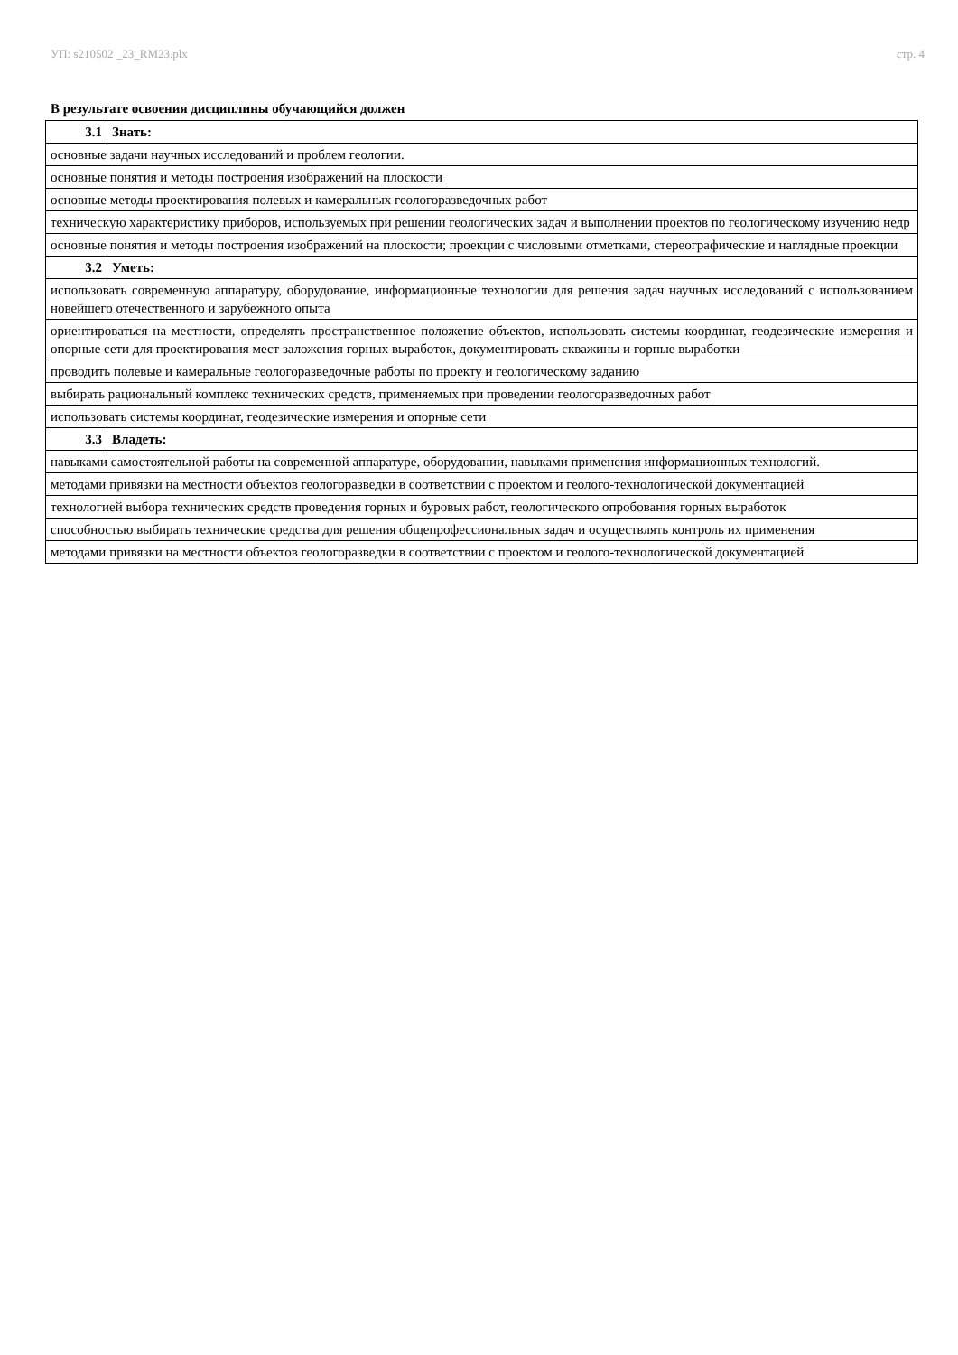УП: s210502 _23_RM23.plx стр. 4
В результате освоения дисциплины обучающийся должен
| 3.1 | Знать: |
| основные задачи научных исследований и проблем геологии. | |
| основные понятия и методы построения изображений на плоскости | |
| основные методы проектирования полевых и камеральных геологоразведочных работ | |
| техническую характеристику приборов, используемых при решении геологических задач и выполнении проектов по геологическому изучению недр | |
| основные понятия и методы построения изображений на плоскости; проекции с числовыми отметками, стереографические и наглядные проекции | |
| 3.2 | Уметь: |
| использовать современную аппаратуру, оборудование, информационные технологии для решения задач научных исследований с использованием новейшего отечественного и зарубежного опыта | |
| ориентироваться на местности, определять пространственное положение объектов, использовать системы координат, геодезические измерения и опорные сети для проектирования мест заложения горных выработок, документировать скважины и горные выработки | |
| проводить полевые и камеральные геологоразведочные работы по проекту и геологическому заданию | |
| выбирать рациональный комплекс технических средств, применяемых при проведении геологоразведочных работ | |
| использовать системы координат, геодезические измерения и опорные сети | |
| 3.3 | Владеть: |
| навыками самостоятельной работы на современной аппаратуре, оборудовании, навыками применения информационных технологий. | |
| методами привязки на местности объектов геологоразведки в соответствии с проектом и геолого-технологической документацией | |
| технологией выбора технических средств проведения горных и буровых работ, геологического опробования горных выработок | |
| способностью выбирать технические средства для решения общепрофессиональных задач и осуществлять контроль их применения | |
| методами привязки на местности объектов геологоразведки в соответствии с проектом и геолого-технологической документацией | |